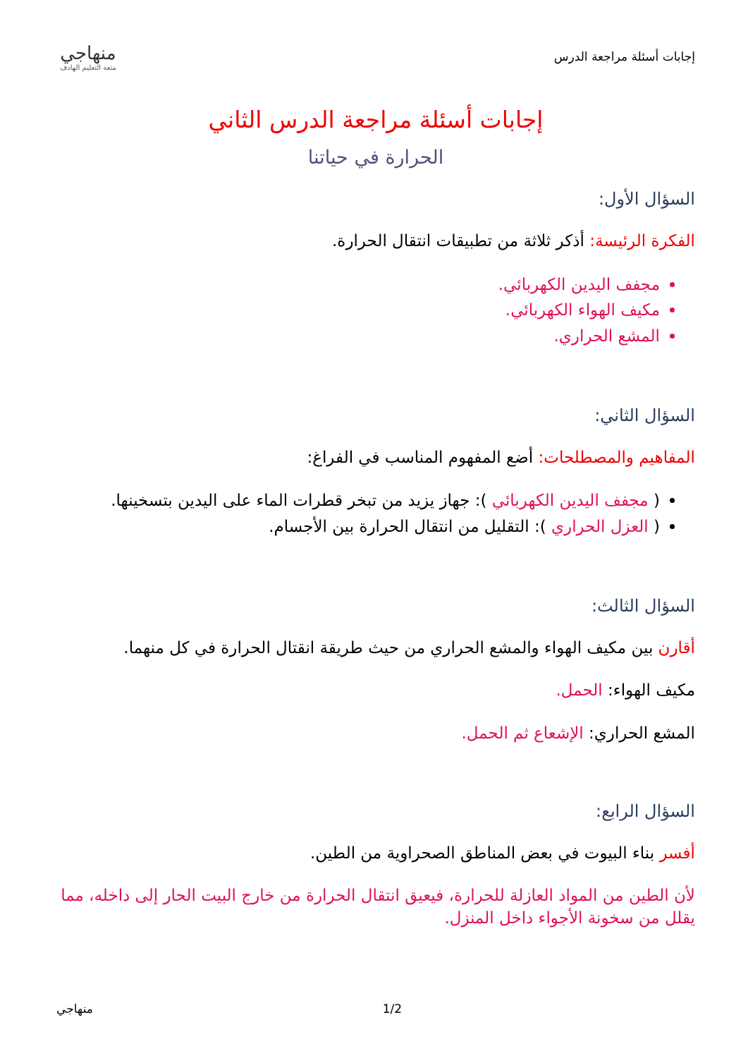إجابات أسئلة مراجعة الدرس منهاجي
متعة التعليم الهادف
إجابات أسئلة مراجعة الدرس الثاني
الحرارة في حياتنا
السؤال الأول:
الفكرة الرئيسة: أذكر ثلاثة من تطبيقات انتقال الحرارة.
مجفف اليدين الكهربائي.
مكيف الهواء الكهربائي.
المشع الحراري.
السؤال الثاني:
المفاهيم والمصطلحات: أضع المفهوم المناسب في الفراغ:
( مجفف اليدين الكهربائي ): جهاز يزيد من تبخر قطرات الماء على اليدين بتسخينها.
( العزل الحراري ): التقليل من انتقال الحرارة بين الأجسام.
السؤال الثالث:
أقارن بين مكيف الهواء والمشع الحراري من حيث طريقة انقتال الحرارة في كل منهما.
مكيف الهواء: الحمل.
المشع الحراري: الإشعاع ثم الحمل.
السؤال الرابع:
أفسر بناء البيوت في بعض المناطق الصحراوية من الطين.
لأن الطين من المواد العازلة للحرارة، فيعيق انتقال الحرارة من خارج البيت الحار إلى داخله، مما يقلل من سخونة الأجواء داخل المنزل.
منهاجي 1/2